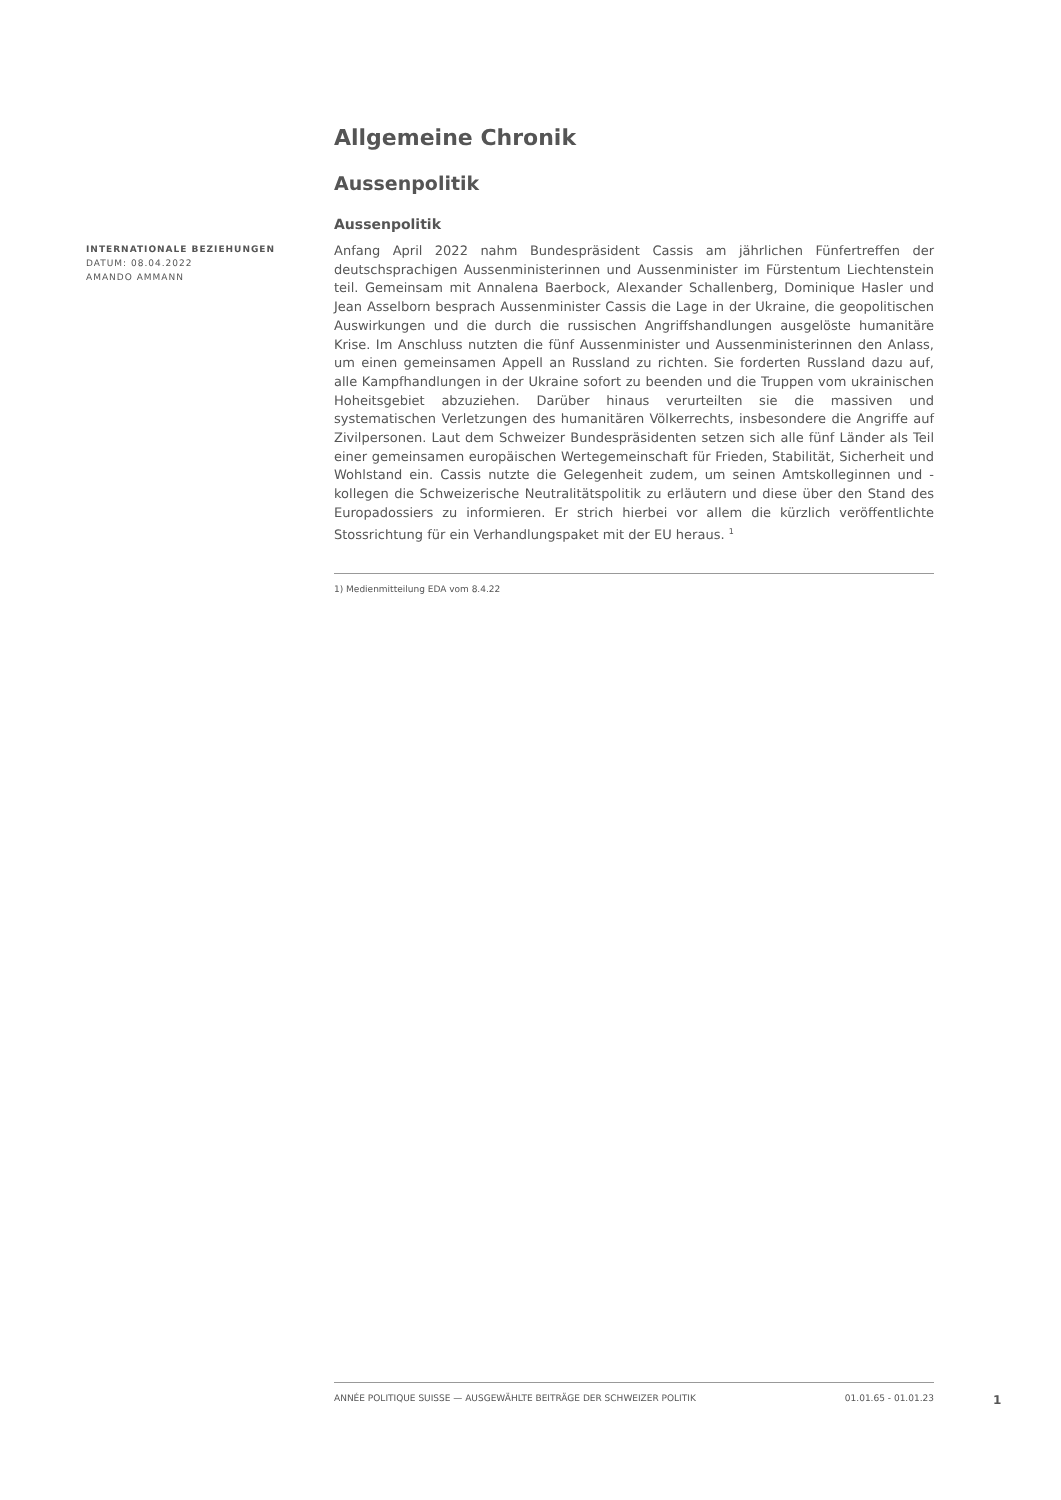Allgemeine Chronik
Aussenpolitik
Aussenpolitik
INTERNATIONALE BEZIEHUNGEN
DATUM: 08.04.2022
AMANDO AMMANN
Anfang April 2022 nahm Bundespräsident Cassis am jährlichen Fünfertreffen der deutschsprachigen Aussenministerinnen und Aussenminister im Fürstentum Liechtenstein teil. Gemeinsam mit Annalena Baerbock, Alexander Schallenberg, Dominique Hasler und Jean Asselborn besprach Aussenminister Cassis die Lage in der Ukraine, die geopolitischen Auswirkungen und die durch die russischen Angriffshandlungen ausgelöste humanitäre Krise. Im Anschluss nutzten die fünf Aussenminister und Aussenministerinnen den Anlass, um einen gemeinsamen Appell an Russland zu richten. Sie forderten Russland dazu auf, alle Kampfhandlungen in der Ukraine sofort zu beenden und die Truppen vom ukrainischen Hoheitsgebiet abzuziehen. Darüber hinaus verurteilten sie die massiven und systematischen Verletzungen des humanitären Völkerrechts, insbesondere die Angriffe auf Zivilpersonen. Laut dem Schweizer Bundespräsidenten setzen sich alle fünf Länder als Teil einer gemeinsamen europäischen Wertegemeinschaft für Frieden, Stabilität, Sicherheit und Wohlstand ein. Cassis nutzte die Gelegenheit zudem, um seinen Amtskolleginnen und -kollegen die Schweizerische Neutralitätspolitik zu erläutern und diese über den Stand des Europadossiers zu informieren. Er strich hierbei vor allem die kürzlich veröffentlichte Stossrichtung für ein Verhandlungspaket mit der EU heraus. <sup>1</sup>
1) Medienmitteilung EDA vom 8.4.22
ANNÉE POLITIQUE SUISSE — AUSGEWÄHLTE BEITRÄGE DER SCHWEIZER POLITIK 01.01.65 - 01.01.23
1